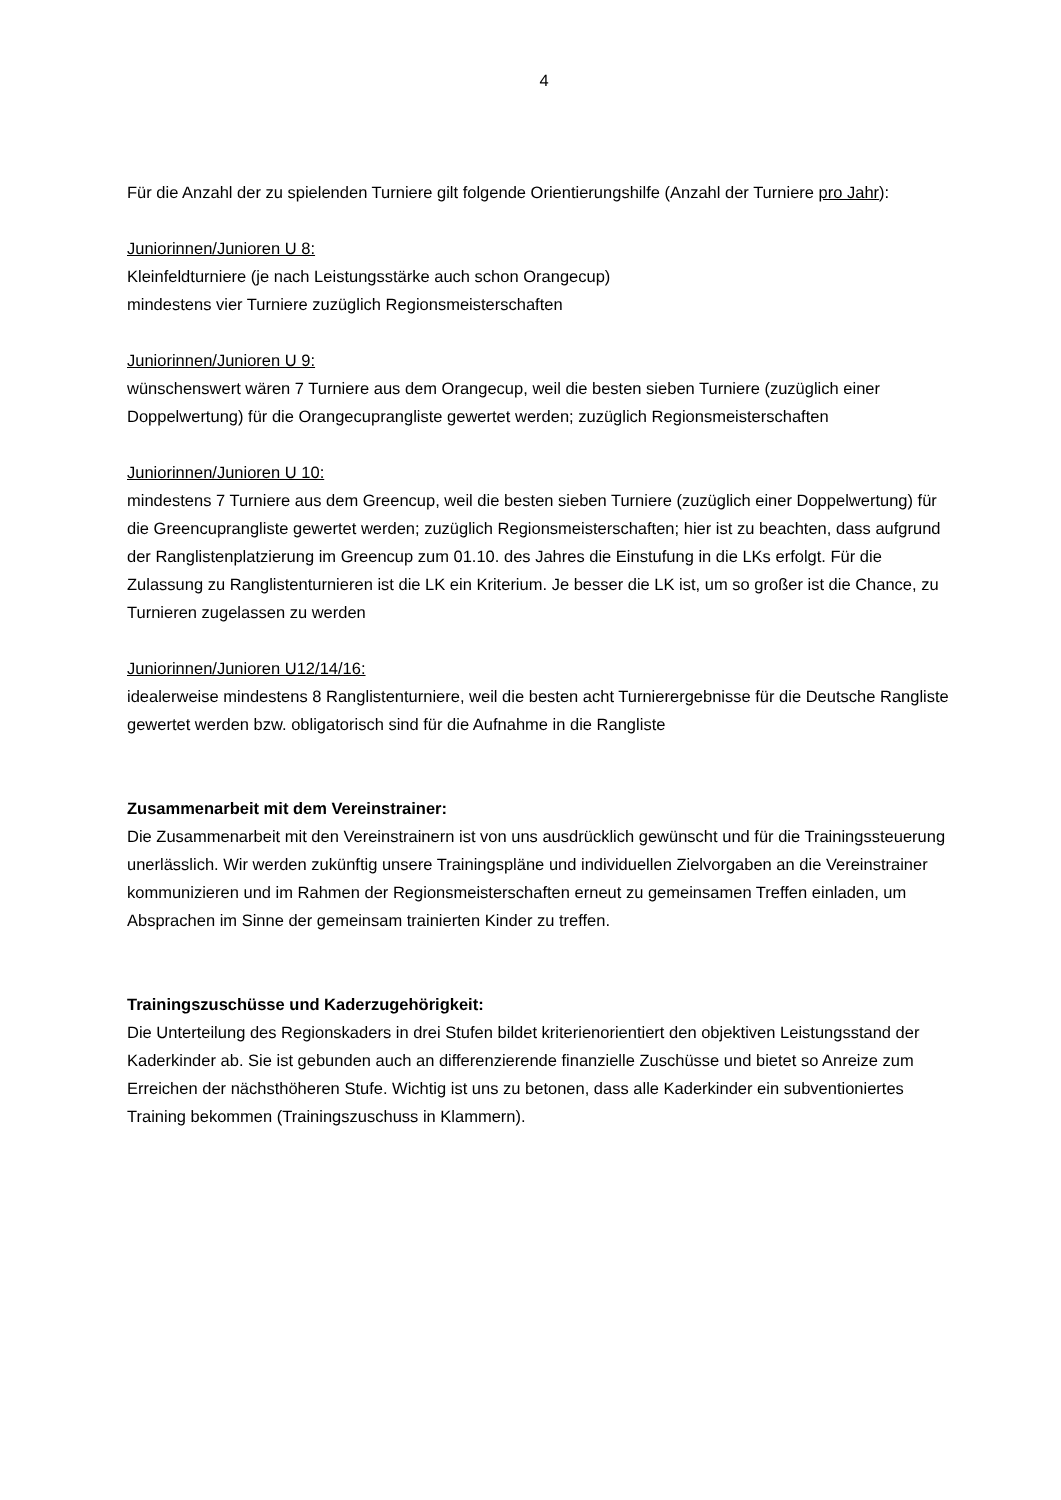4
Für die Anzahl der zu spielenden Turniere gilt folgende Orientierungshilfe (Anzahl der Turniere pro Jahr):
Juniorinnen/Junioren U 8:
Kleinfeldturniere (je nach Leistungsstärke auch schon Orangecup)
mindestens vier Turniere zuzüglich Regionsmeisterschaften
Juniorinnen/Junioren U 9:
wünschenswert wären 7 Turniere aus dem Orangecup, weil die besten sieben Turniere (zuzüglich einer Doppelwertung) für die Orangecuprangliste gewertet werden; zuzüglich Regionsmeisterschaften
Juniorinnen/Junioren U 10:
mindestens 7 Turniere aus dem Greencup, weil die besten sieben Turniere (zuzüglich einer Doppelwertung) für die Greencuprangliste gewertet werden; zuzüglich Regionsmeisterschaften; hier ist zu beachten, dass aufgrund der Ranglistenplatzierung im Greencup zum 01.10. des Jahres die Einstufung in die LKs erfolgt. Für die Zulassung zu Ranglistenturnieren ist die LK ein Kriterium. Je besser die LK ist, um so großer ist die Chance, zu Turnieren zugelassen zu werden
Juniorinnen/Junioren U12/14/16:
idealerweise mindestens 8 Ranglistenturniere, weil die besten acht Turnierergebnisse für die Deutsche Rangliste gewertet werden bzw. obligatorisch sind für die Aufnahme in die Rangliste
Zusammenarbeit mit dem Vereinstrainer:
Die Zusammenarbeit mit den Vereinstrainern ist von uns ausdrücklich gewünscht und für die Trainingssteuerung unerlässlich. Wir werden zukünftig unsere Trainingspläne und individuellen Zielvorgaben an die Vereinstrainer kommunizieren und im Rahmen der Regionsmeisterschaften erneut zu gemeinsamen Treffen einladen, um Absprachen im Sinne der gemeinsam trainierten Kinder zu treffen.
Trainingszuschüsse und Kaderzugehörigkeit:
Die Unterteilung des Regionskaders in drei Stufen bildet kriterienorientiert den objektiven Leistungsstand der Kaderkinder ab. Sie ist gebunden auch an differenzierende finanzielle Zuschüsse und bietet so Anreize zum Erreichen der nächsthöheren Stufe. Wichtig ist uns zu betonen, dass alle Kaderkinder ein subventioniertes Training bekommen (Trainingszuschuss in Klammern).